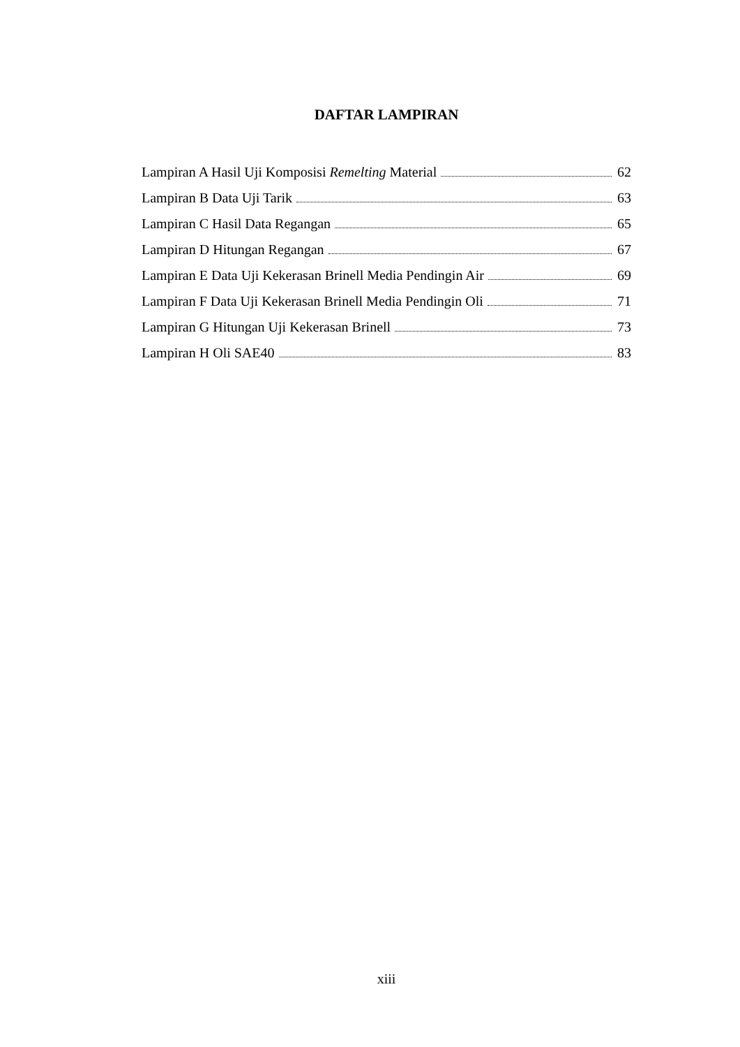DAFTAR LAMPIRAN
Lampiran A Hasil Uji Komposisi Remelting Material 62
Lampiran B Data Uji Tarik 63
Lampiran C Hasil Data Regangan 65
Lampiran D Hitungan Regangan 67
Lampiran E Data Uji Kekerasan Brinell Media Pendingin Air 69
Lampiran F Data Uji Kekerasan Brinell Media Pendingin Oli 71
Lampiran G Hitungan Uji Kekerasan Brinell 73
Lampiran H Oli SAE40 83
xiii